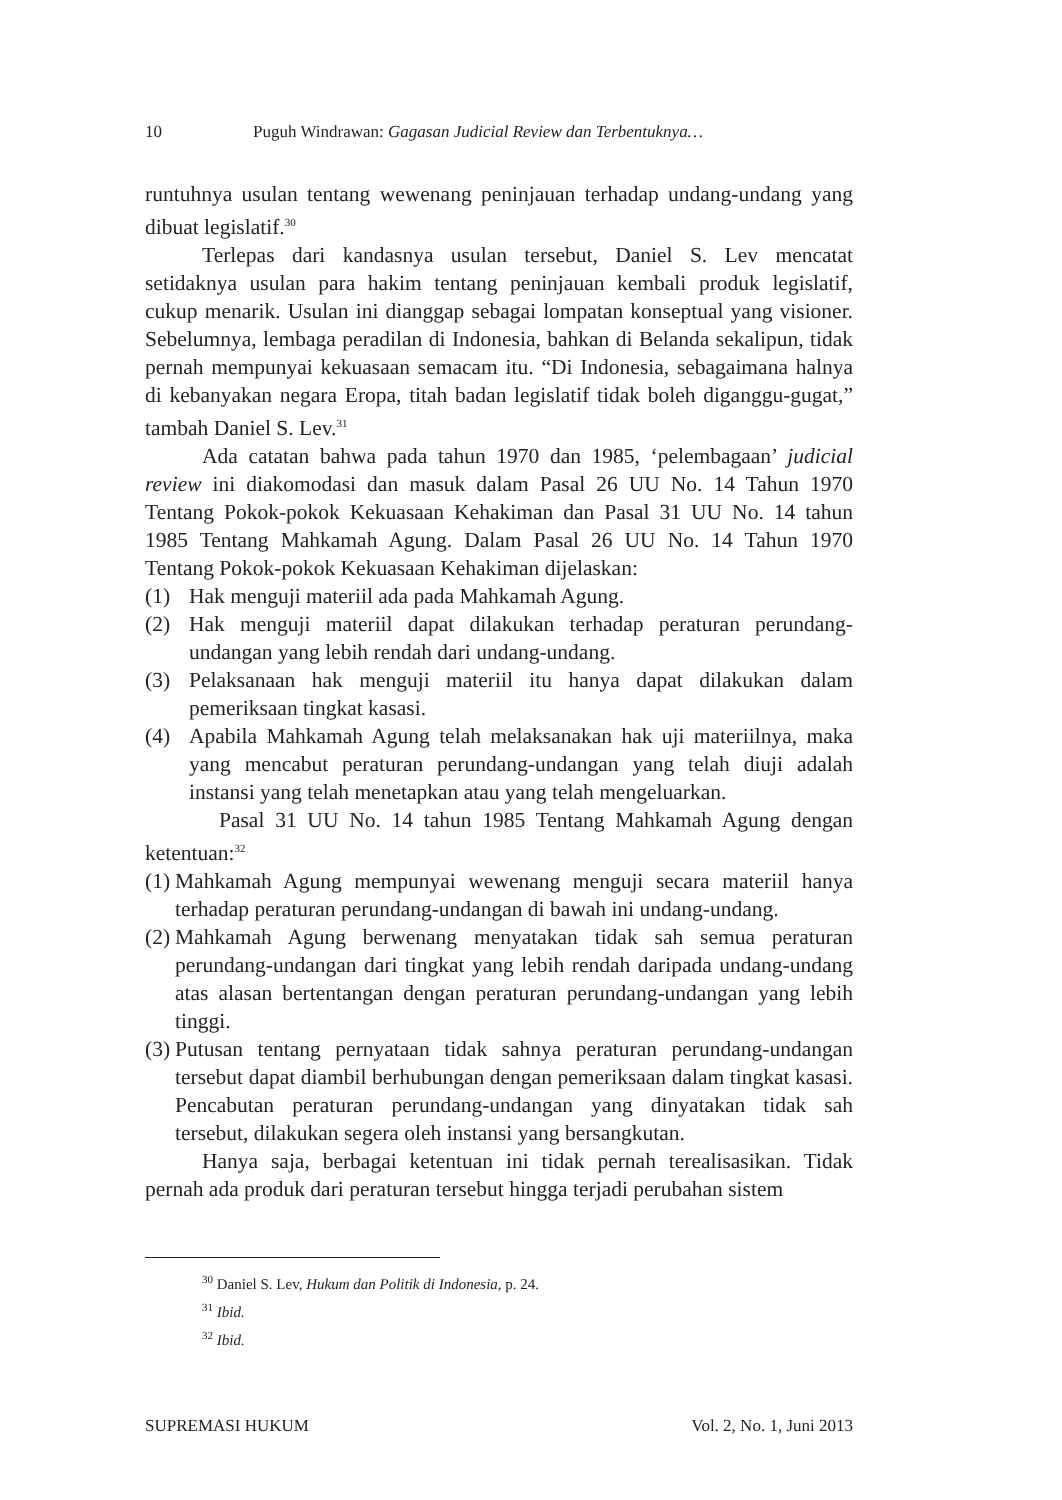10 Puguh Windrawan: Gagasan Judicial Review dan Terbentuknya…
runtuhnya usulan tentang wewenang peninjauan terhadap undang-undang yang dibuat legislatif.<sup>30</sup>
Terlepas dari kandasnya usulan tersebut, Daniel S. Lev mencatat setidaknya usulan para hakim tentang peninjauan kembali produk legislatif, cukup menarik. Usulan ini dianggap sebagai lompatan konseptual yang visioner. Sebelumnya, lembaga peradilan di Indonesia, bahkan di Belanda sekalipun, tidak pernah mempunyai kekuasaan semacam itu. “Di Indonesia, sebagaimana halnya di kebanyakan negara Eropa, titah badan legislatif tidak boleh diganggu-gugat,” tambah Daniel S. Lev.<sup>31</sup>
Ada catatan bahwa pada tahun 1970 dan 1985, ‘pelembagaan’ judicial review ini diakomodasi dan masuk dalam Pasal 26 UU No. 14 Tahun 1970 Tentang Pokok-pokok Kekuasaan Kehakiman dan Pasal 31 UU No. 14 tahun 1985 Tentang Mahkamah Agung. Dalam Pasal 26 UU No. 14 Tahun 1970 Tentang Pokok-pokok Kekuasaan Kehakiman dijelaskan:
(1) Hak menguji materiil ada pada Mahkamah Agung.
(2) Hak menguji materiil dapat dilakukan terhadap peraturan perundang-undangan yang lebih rendah dari undang-undang.
(3) Pelaksanaan hak menguji materiil itu hanya dapat dilakukan dalam pemeriksaan tingkat kasasi.
(4) Apabila Mahkamah Agung telah melaksanakan hak uji materiilnya, maka yang mencabut peraturan perundang-undangan yang telah diuji adalah instansi yang telah menetapkan atau yang telah mengeluarkan.
Pasal 31 UU No. 14 tahun 1985 Tentang Mahkamah Agung dengan ketentuan:<sup>32</sup>
(1) Mahkamah Agung mempunyai wewenang menguji secara materiil hanya terhadap peraturan perundang-undangan di bawah ini undang-undang.
(2) Mahkamah Agung berwenang menyatakan tidak sah semua peraturan perundang-undangan dari tingkat yang lebih rendah daripada undang-undang atas alasan bertentangan dengan peraturan perundang-undangan yang lebih tinggi.
(3) Putusan tentang pernyataan tidak sahnya peraturan perundang-undangan tersebut dapat diambil berhubungan dengan pemeriksaan dalam tingkat kasasi. Pencabutan peraturan perundang-undangan yang dinyatakan tidak sah tersebut, dilakukan segera oleh instansi yang bersangkutan.
Hanya saja, berbagai ketentuan ini tidak pernah terealisasikan. Tidak pernah ada produk dari peraturan tersebut hingga terjadi perubahan sistem
<sup>30</sup> Daniel S. Lev, Hukum dan Politik di Indonesia, p. 24.
<sup>31</sup> Ibid.
<sup>32</sup> Ibid.
SUPREMASI HUKUM Vol. 2, No. 1, Juni 2013